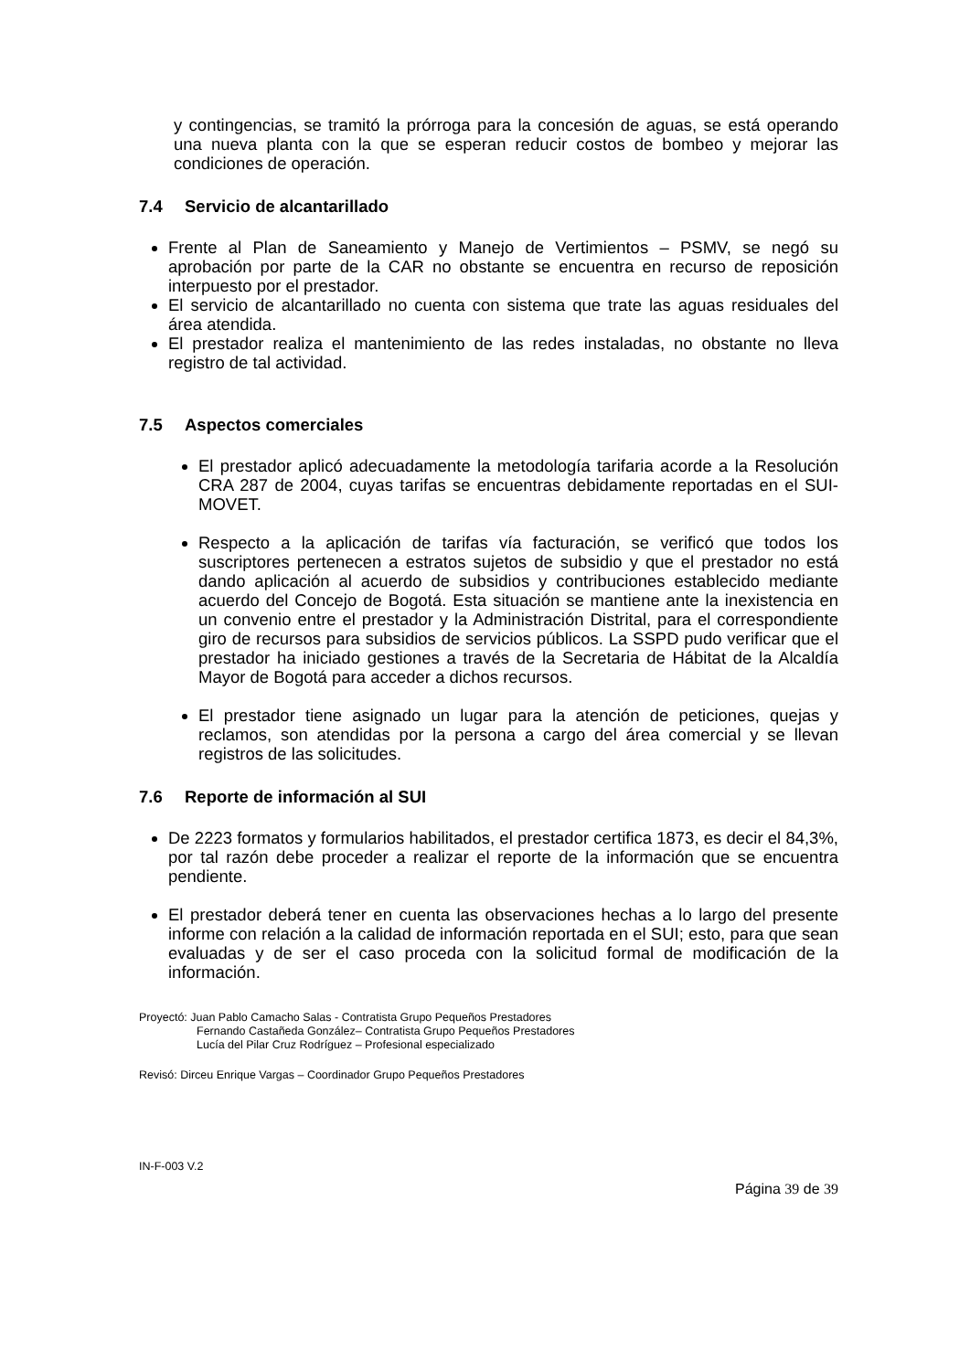y contingencias, se tramitó la prórroga para la concesión de aguas, se está operando una nueva planta con la que se esperan reducir costos de bombeo y mejorar las condiciones de operación.
7.4 Servicio de alcantarillado
Frente al Plan de Saneamiento y Manejo de Vertimientos – PSMV, se negó su aprobación por parte de la CAR no obstante se encuentra en recurso de reposición interpuesto por el prestador.
El servicio de alcantarillado no cuenta con sistema que trate las aguas residuales del área atendida.
El prestador realiza el mantenimiento de las redes instaladas, no obstante no lleva registro de tal actividad.
7.5 Aspectos comerciales
El prestador aplicó adecuadamente la metodología tarifaria acorde a la Resolución CRA 287 de 2004, cuyas tarifas se encuentras debidamente reportadas en el SUI-MOVET.
Respecto a la aplicación de tarifas vía facturación, se verificó que todos los suscriptores pertenecen a estratos sujetos de subsidio y que el prestador no está dando aplicación al acuerdo de subsidios y contribuciones establecido mediante acuerdo del Concejo de Bogotá. Esta situación se mantiene ante la inexistencia en un convenio entre el prestador y la Administración Distrital, para el correspondiente giro de recursos para subsidios de servicios públicos. La SSPD pudo verificar que el prestador ha iniciado gestiones a través de la Secretaria de Hábitat de la Alcaldía Mayor de Bogotá para acceder a dichos recursos.
El prestador tiene asignado un lugar para la atención de peticiones, quejas y reclamos, son atendidas por la persona a cargo del área comercial y se llevan registros de las solicitudes.
7.6 Reporte de información al SUI
De 2223 formatos y formularios habilitados, el prestador certifica 1873, es decir el 84,3%, por tal razón debe proceder a realizar el reporte de la información que se encuentra pendiente.
El prestador deberá tener en cuenta las observaciones hechas a lo largo del presente informe con relación a la calidad de información reportada en el SUI; esto, para que sean evaluadas y de ser el caso proceda con la solicitud formal de modificación de la información.
Proyectó: Juan Pablo Camacho Salas - Contratista Grupo Pequeños Prestadores
Fernando Castañeda González– Contratista Grupo Pequeños Prestadores
Lucía del Pilar Cruz Rodríguez – Profesional especializado
Revisó: Dirceu Enrique Vargas – Coordinador Grupo Pequeños Prestadores
IN-F-003 V.2
Página 39 de 39